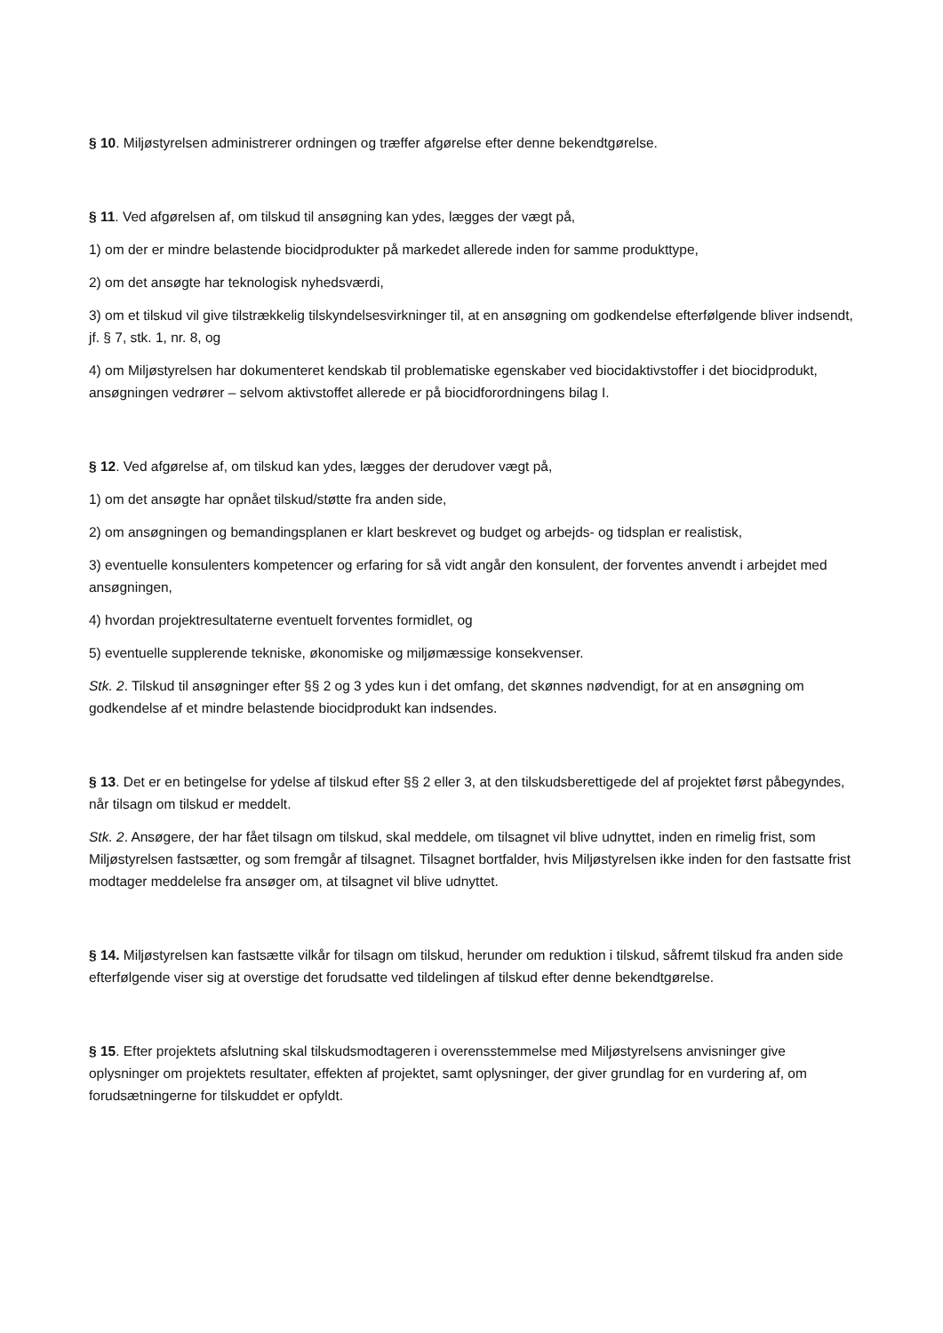§ 10. Miljøstyrelsen administrerer ordningen og træffer afgørelse efter denne bekendtgørelse.
§ 11. Ved afgørelsen af, om tilskud til ansøgning kan ydes, lægges der vægt på,
1) om der er mindre belastende biocidprodukter på markedet allerede inden for samme produkttype,
2) om det ansøgte har teknologisk nyhedsværdi,
3) om et tilskud vil give tilstrækkelig tilskyndelsesvirkninger til, at en ansøgning om godkendelse efterfølgende bliver indsendt, jf. § 7, stk. 1, nr. 8, og
4) om Miljøstyrelsen har dokumenteret kendskab til problematiske egenskaber ved biocidaktivstoffer i det biocidprodukt, ansøgningen vedrører – selvom aktivstoffet allerede er på biocidforordningens bilag I.
§ 12. Ved afgørelse af, om tilskud kan ydes, lægges der derudover vægt på,
1) om det ansøgte har opnået tilskud/støtte fra anden side,
2) om ansøgningen og bemandingsplanen er klart beskrevet og budget og arbejds- og tidsplan er realistisk,
3) eventuelle konsulenters kompetencer og erfaring for så vidt angår den konsulent, der forventes anvendt i arbejdet med ansøgningen,
4) hvordan projektresultaterne eventuelt forventes formidlet, og
5) eventuelle supplerende tekniske, økonomiske og miljømæssige konsekvenser.
Stk. 2. Tilskud til ansøgninger efter §§ 2 og 3 ydes kun i det omfang, det skønnes nødvendigt, for at en ansøgning om godkendelse af et mindre belastende biocidprodukt kan indsendes.
§ 13. Det er en betingelse for ydelse af tilskud efter §§ 2 eller 3, at den tilskudsberettigede del af projektet først påbegyndes, når tilsagn om tilskud er meddelt.
Stk. 2. Ansøgere, der har fået tilsagn om tilskud, skal meddele, om tilsagnet vil blive udnyttet, inden en rimelig frist, som Miljøstyrelsen fastsætter, og som fremgår af tilsagnet. Tilsagnet bortfalder, hvis Miljøstyrelsen ikke inden for den fastsatte frist modtager meddelelse fra ansøger om, at tilsagnet vil blive udnyttet.
§ 14. Miljøstyrelsen kan fastsætte vilkår for tilsagn om tilskud, herunder om reduktion i tilskud, såfremt tilskud fra anden side efterfølgende viser sig at overstige det forudsatte ved tildelingen af tilskud efter denne bekendtgørelse.
§ 15. Efter projektets afslutning skal tilskudsmodtageren i overensstemmelse med Miljøstyrelsens anvisninger give oplysninger om projektets resultater, effekten af projektet, samt oplysninger, der giver grundlag for en vurdering af, om forudsætningerne for tilskuddet er opfyldt.